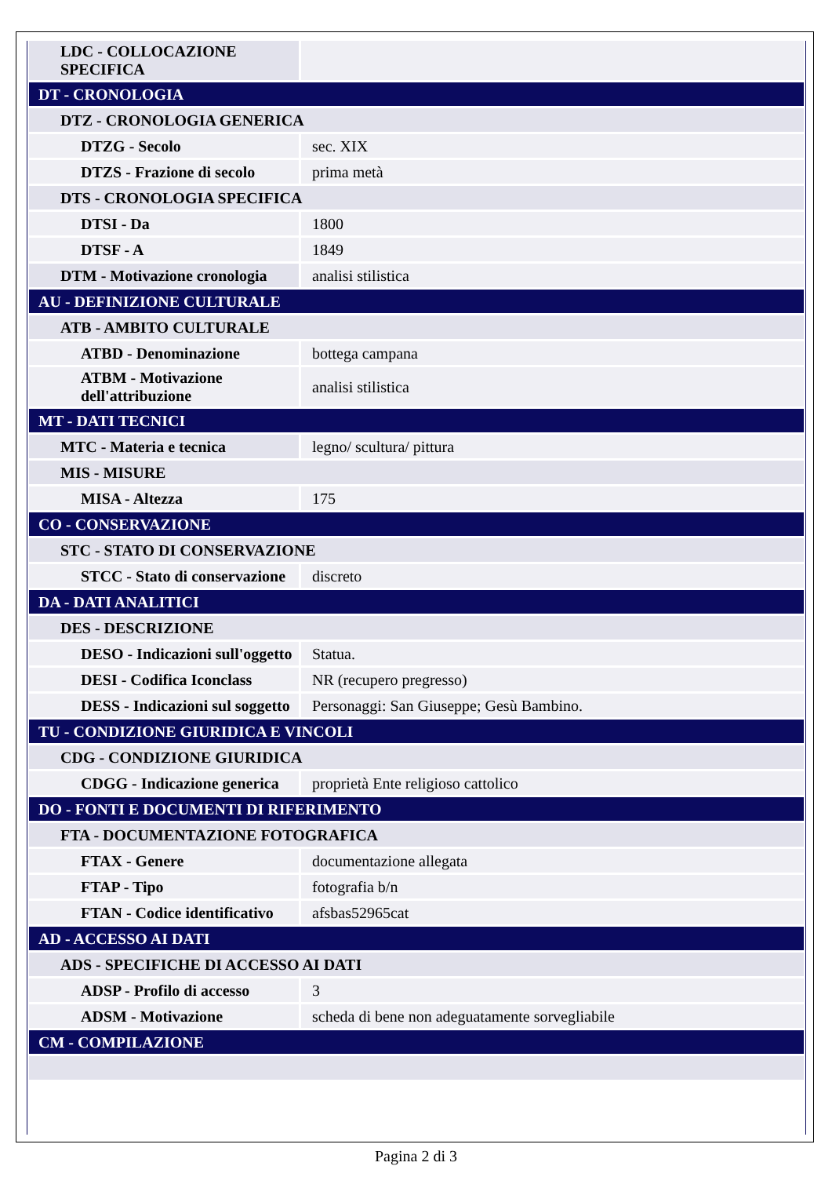| LDC - COLLOCAZIONE SPECIFICA | |
| DT - CRONOLOGIA | |
| DTZ - CRONOLOGIA GENERICA | |
| DTZG - Secolo | sec. XIX |
| DTZS - Frazione di secolo | prima metà |
| DTS - CRONOLOGIA SPECIFICA | |
| DTSI - Da | 1800 |
| DTSF - A | 1849 |
| DTM - Motivazione cronologia | analisi stilistica |
| AU - DEFINIZIONE CULTURALE | |
| ATB - AMBITO CULTURALE | |
| ATBD - Denominazione | bottega campana |
| ATBM - Motivazione dell'attribuzione | analisi stilistica |
| MT - DATI TECNICI | |
| MTC - Materia e tecnica | legno/ scultura/ pittura |
| MIS - MISURE | |
| MISA - Altezza | 175 |
| CO - CONSERVAZIONE | |
| STC - STATO DI CONSERVAZIONE | |
| STCC - Stato di conservazione | discreto |
| DA - DATI ANALITICI | |
| DES - DESCRIZIONE | |
| DESO - Indicazioni sull'oggetto | Statua. |
| DESI - Codifica Iconclass | NR (recupero pregresso) |
| DESS - Indicazioni sul soggetto | Personaggi: San Giuseppe; Gesù Bambino. |
| TU - CONDIZIONE GIURIDICA E VINCOLI | |
| CDG - CONDIZIONE GIURIDICA | |
| CDGG - Indicazione generica | proprietà Ente religioso cattolico |
| DO - FONTI E DOCUMENTI DI RIFERIMENTO | |
| FTA - DOCUMENTAZIONE FOTOGRAFICA | |
| FTAX - Genere | documentazione allegata |
| FTAP - Tipo | fotografia b/n |
| FTAN - Codice identificativo | afsbas52965cat |
| AD - ACCESSO AI DATI | |
| ADS - SPECIFICHE DI ACCESSO AI DATI | |
| ADSP - Profilo di accesso | 3 |
| ADSM - Motivazione | scheda di bene non adeguatamente sorvegliabile |
| CM - COMPILAZIONE | |
Pagina 2 di 3